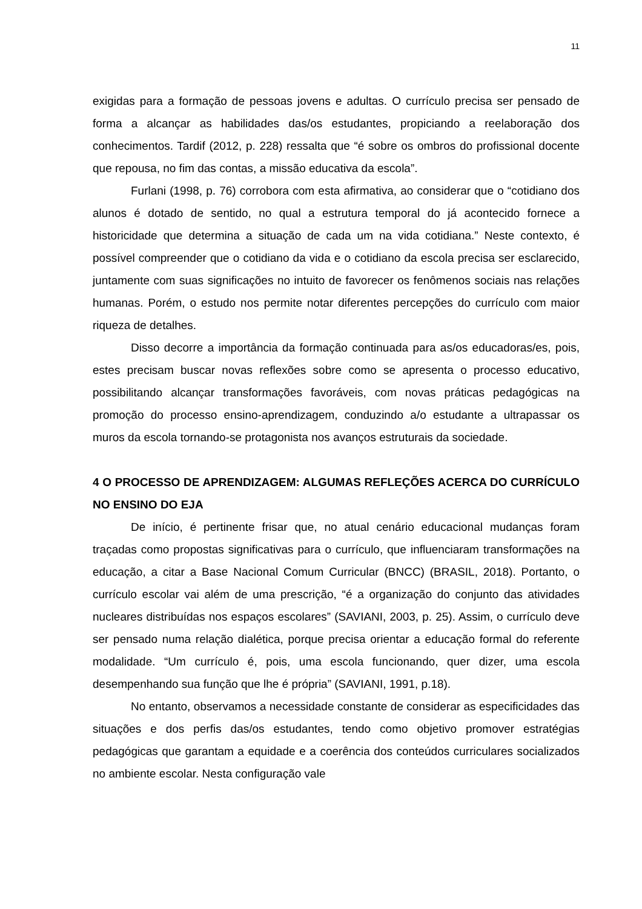11
exigidas para a formação de pessoas jovens e adultas. O currículo precisa ser pensado de forma a alcançar as habilidades das/os estudantes, propiciando a reelaboração dos conhecimentos. Tardif (2012, p. 228) ressalta que “é sobre os ombros do profissional docente que repousa, no fim das contas, a missão educativa da escola”.
Furlani (1998, p. 76) corrobora com esta afirmativa, ao considerar que o “cotidiano dos alunos é dotado de sentido, no qual a estrutura temporal do já acontecido fornece a historicidade que determina a situação de cada um na vida cotidiana.” Neste contexto, é possível compreender que o cotidiano da vida e o cotidiano da escola precisa ser esclarecido, juntamente com suas significações no intuito de favorecer os fenômenos sociais nas relações humanas. Porém, o estudo nos permite notar diferentes percepções do currículo com maior riqueza de detalhes.
Disso decorre a importância da formação continuada para as/os educadoras/es, pois, estes precisam buscar novas reflexões sobre como se apresenta o processo educativo, possibilitando alcançar transformações favoráveis, com novas práticas pedagógicas na promoção do processo ensino-aprendizagem, conduzindo a/o estudante a ultrapassar os muros da escola tornando-se protagonista nos avanços estruturais da sociedade.
4 O PROCESSO DE APRENDIZAGEM: ALGUMAS REFLEÇÕES ACERCA DO CURRÍCULO NO ENSINO DO EJA
De início, é pertinente frisar que, no atual cenário educacional mudanças foram traçadas como propostas significativas para o currículo, que influenciaram transformações na educação, a citar a Base Nacional Comum Curricular (BNCC) (BRASIL, 2018). Portanto, o currículo escolar vai além de uma prescrição, “é a organização do conjunto das atividades nucleares distribuídas nos espaços escolares” (SAVIANI, 2003, p. 25). Assim, o currículo deve ser pensado numa relação dialética, porque precisa orientar a educação formal do referente modalidade. “Um currículo é, pois, uma escola funcionando, quer dizer, uma escola desempenhando sua função que lhe é própria” (SAVIANI, 1991, p.18).
No entanto, observamos a necessidade constante de considerar as especificidades das situações e dos perfis das/os estudantes, tendo como objetivo promover estratégias pedagógicas que garantam a equidade e a coerência dos conteúdos curriculares socializados no ambiente escolar. Nesta configuração vale